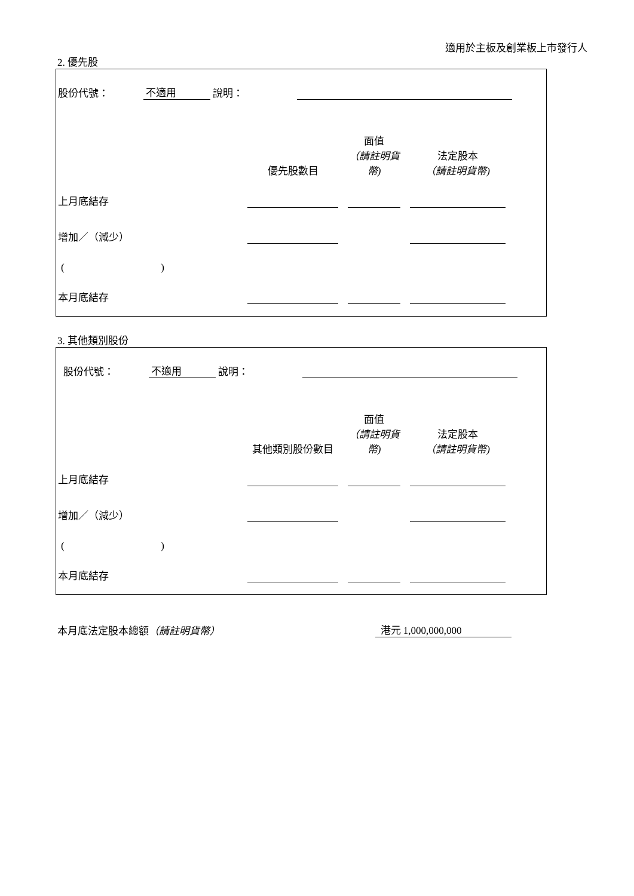適用於主板及創業板上市發行人
2. 優先股
| 股份代號： | 不適用 | 說明： | | |
| | 優先股數目 | | 面值 （請註明貨幣) | | 法定股本 （請註明貨幣) | |
| 上月底結存 | | | | | | |
| 增加／（減少） | | | | | | |
| ( ) | | | | | | |
| 本月底結存 | | | | | | |
3. 其他類別股份
| 股份代號： | 不適用 | 說明： | | |
| | 其他類別股份數目 | | 面值 （請註明貨幣) | | 法定股本 （請註明貨幣) | |
| 上月底結存 | | | | | | |
| 增加／（減少） | | | | | | |
| ( ) | | | | | | |
| 本月底結存 | | | | | | |
| 本月底法定股本總額 （請註明貨幣） | 港元 1,000,000,000 |